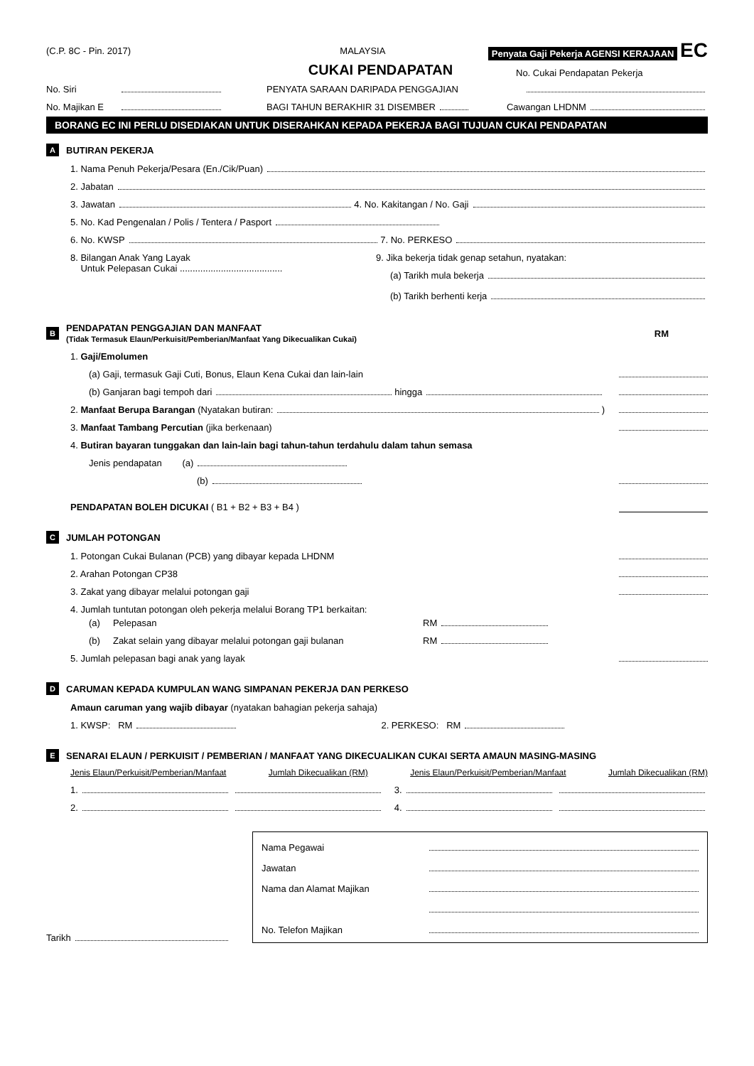(C.P. 8C - Pin. 2017) MALAYSIA Penyata Gaji Pekerja AGENSI KERAJAAN EC
CUKAI PENDAPATAN No. Cukai Pendapatan Pekerja
No. Siri PENYATA SARAAN DARIPADA PENGGAJIAN
No. Majikan E BAGI TAHUN BERAKHIR 31 DISEMBER Cawangan LHDNM
BORANG EC INI PERLU DISEDIAKAN UNTUK DISERAHKAN KEPADA PEKERJA BAGI TUJUAN CUKAI PENDAPATAN
A BUTIRAN PEKERJA
1. Nama Penuh Pekerja/Pesara (En./Cik/Puan)
2. Jabatan
3. Jawatan 4. No. Kakitangan / No. Gaji
5. No. Kad Pengenalan / Polis / Tentera / Pasport
6. No. KWSP 7. No. PERKESO
8. Bilangan Anak Yang Layak
Untuk Pelepasan Cukai ........................................
9. Jika bekerja tidak genap setahun, nyatakan:
(a) Tarikh mula bekerja
(b) Tarikh berhenti kerja
B PENDAPATAN PENGGAJIAN DAN MANFAAT
(Tidak Termasuk Elaun/Perkuisit/Pemberian/Manfaat Yang Dikecualikan Cukai) RM
1. Gaji/Emolumen
(a) Gaji, termasuk Gaji Cuti, Bonus, Elaun Kena Cukai dan lain-lain
(b) Ganjaran bagi tempoh dari hingga
2. Manfaat Berupa Barangan (Nyatakan butiran: )
3. Manfaat Tambang Percutian (jika berkenaan)
4. Butiran bayaran tunggakan dan lain-lain bagi tahun-tahun terdahulu dalam tahun semasa
Jenis pendapatan (a)
(b)
PENDAPATAN BOLEH DICUKAI ( B1 + B2 + B3 + B4 )
C JUMLAH POTONGAN
1. Potongan Cukai Bulanan (PCB) yang dibayar kepada LHDNM
2. Arahan Potongan CP38
3. Zakat yang dibayar melalui potongan gaji
4. Jumlah tuntutan potongan oleh pekerja melalui Borang TP1 berkaitan:
(a) Pelepasan RM
(b) Zakat selain yang dibayar melalui potongan gaji bulanan RM
5. Jumlah pelepasan bagi anak yang layak
D CARUMAN KEPADA KUMPULAN WANG SIMPANAN PEKERJA DAN PERKESO
Amaun caruman yang wajib dibayar (nyatakan bahagian pekerja sahaja)
1. KWSP: RM 2. PERKESO: RM
E SENARAI ELAUN / PERKUISIT / PEMBERIAN / MANFAAT YANG DIKECUALIKAN CUKAI SERTA AMAUN MASING-MASING
Jenis Elaun/Perkuisit/Pemberian/Manfaat Jumlah Dikecualikan (RM) Jenis Elaun/Perkuisit/Pemberian/Manfaat Jumlah Dikecualikan (RM)
1. 3.
2. 4.
Tarikh
Nama Pegawai
Jawatan
Nama dan Alamat Majikan
No. Telefon Majikan